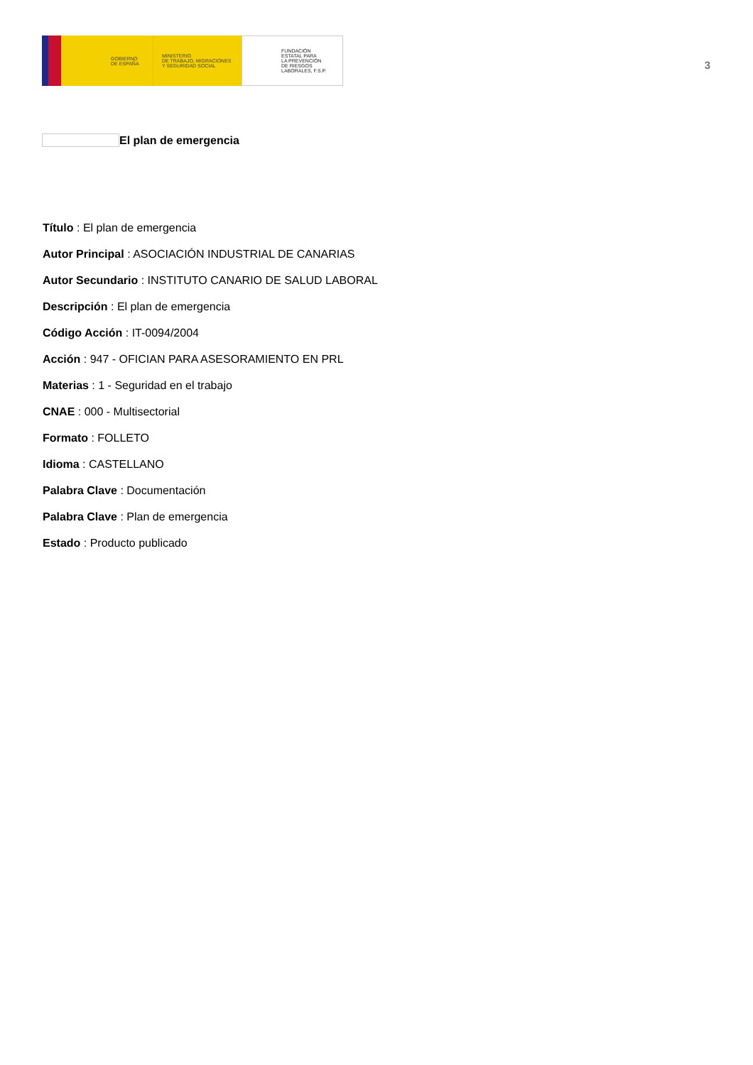GOBIERNO
DE ESPAÑA
MINISTERIO
DE TRABAJO, MIGRACIONES
Y SEGURIDAD SOCIAL
FUNDACIÓN
ESTATAL PARA
LA PREVENCIÓN
DE RIESGOS
LABORALES, F.S.P.
3
El plan de emergencia
Título : El plan de emergencia
Autor Principal : ASOCIACIÓN INDUSTRIAL DE CANARIAS
Autor Secundario : INSTITUTO CANARIO DE SALUD LABORAL
Descripción : El plan de emergencia
Código Acción : IT-0094/2004
Acción : 947 - OFICIAN PARA ASESORAMIENTO EN PRL
Materias : 1 - Seguridad en el trabajo
CNAE : 000 - Multisectorial
Formato : FOLLETO
Idioma : CASTELLANO
Palabra Clave : Documentación
Palabra Clave : Plan de emergencia
Estado : Producto publicado